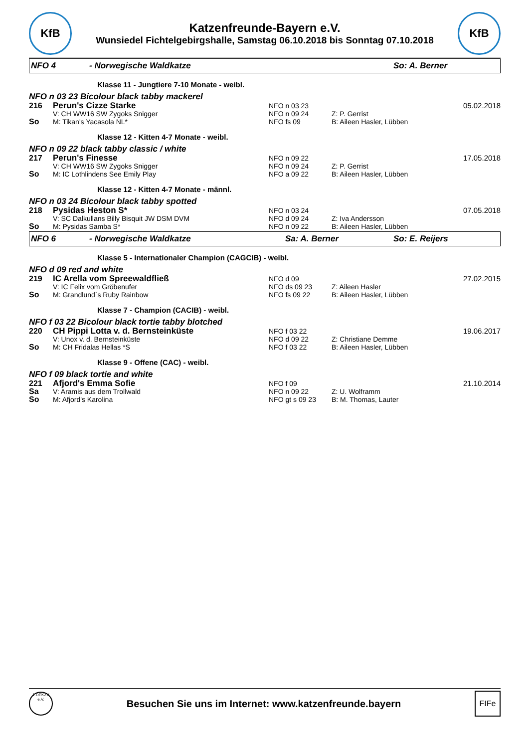KfB
Katzenfreunde-Bayern e.V.
Wunsiedel Fichtelgebirgshalle, Samstag 06.10.2018 bis Sonntag 07.10.2018
KfB
NFO 4 - Norwegische Waldkatze So: A. Berner
Klasse 11 - Jungtiere 7-10 Monate - weibl.
NFO n 03 23 Bicolour black tabby mackerel
216 Perun's Cizze Starke NFO n 03 23 05.02.2018
V: CH WW16 SW Zygoks Snigger NFO n 09 24 Z: P. Gerrist
So M: Tikan's Yacasola NL* NFO fs 09 B: Aileen Hasler, Lübben
Klasse 12 - Kitten 4-7 Monate - weibl.
NFO n 09 22 black tabby classic / white
217 Perun's Finesse NFO n 09 22 17.05.2018
V: CH WW16 SW Zygoks Snigger NFO n 09 24 Z: P. Gerrist
So M: IC Lothlindens See Emily Play NFO a 09 22 B: Aileen Hasler, Lübben
Klasse 12 - Kitten 4-7 Monate - männl.
NFO n 03 24 Bicolour black tabby spotted
218 Pysidas Heston S* NFO n 03 24 07.05.2018
V: SC Dalkullans Billy Bisquit JW DSM DVM NFO d 09 24 Z: Iva Andersson
So M: Pysidas Samba S* NFO n 09 22 B: Aileen Hasler, Lübben
NFO 6 - Norwegische Waldkatze Sa: A. Berner So: E. Reijers
Klasse 5 - Internationaler Champion (CAGCIB) - weibl.
NFO d 09 red and white
219 IC Arella vom Spreewaldfließ NFO d 09 27.02.2015
V: IC Felix vom Gröbenufer NFO ds 09 23 Z: Aileen Hasler
So M: Grandlund´s Ruby Rainbow NFO fs 09 22 B: Aileen Hasler, Lübben
Klasse 7 - Champion (CACIB) - weibl.
NFO f 03 22 Bicolour black tortie tabby blotched
220 CH Pippi Lotta v. d. Bernsteinküste NFO f 03 22 19.06.2017
V: Unox v. d. Bernsteinküste NFO d 09 22 Z: Christiane Demme
So M: CH Fridalas Hellas *S NFO f 03 22 B: Aileen Hasler, Lübben
Klasse 9 - Offene (CAC) - weibl.
NFO f 09 black tortie and white
221 Afjord's Emma Sofie NFO f 09 21.10.2014
Sa V: Aramis aus dem Trollwald NFO n 09 22 Z: U. Wolframm
So M: Afjord's Karolina NFO gt s 09 23 B: M. Thomas, Lauter
1.DEKZV e.V.
Besuchen Sie uns im Internet: www.katzenfreunde.bayern
FIFe